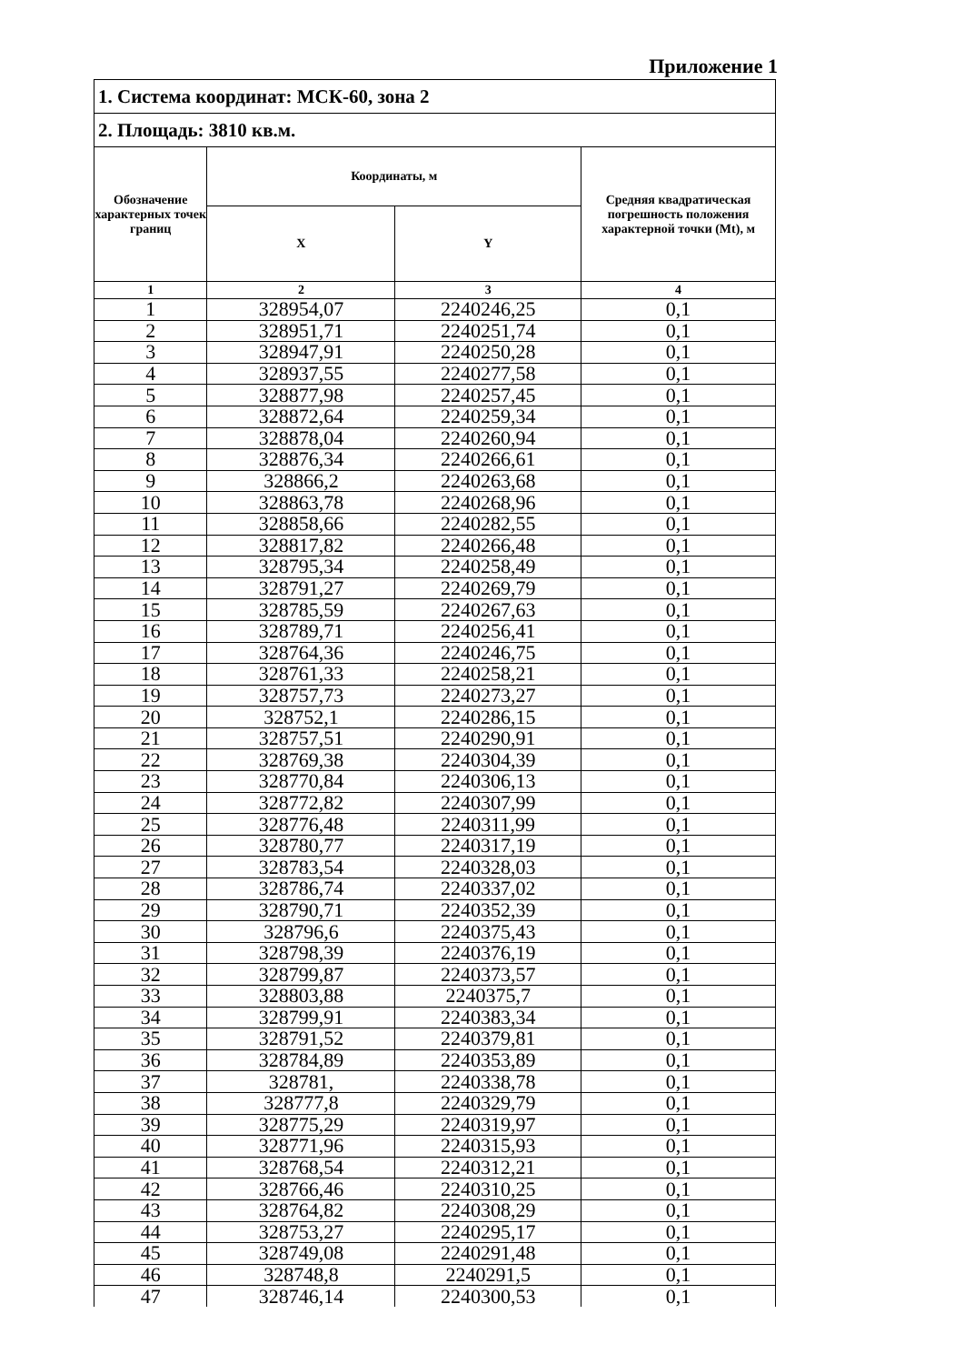Приложение 1
| 1. Система координат: МСК-60, зона 2 | | | |
| 2. Площадь: 3810 кв.м. | | | |
| Обозначение характерных точек границ | Координаты, м | | Средняя квадратическая погрешность положения характерной точки (Mt), м |
| | X | Y | |
| 1 | 2 | 3 | 4 |
| 1 | 328954,07 | 2240246,25 | 0,1 |
| 2 | 328951,71 | 2240251,74 | 0,1 |
| 3 | 328947,91 | 2240250,28 | 0,1 |
| 4 | 328937,55 | 2240277,58 | 0,1 |
| 5 | 328877,98 | 2240257,45 | 0,1 |
| 6 | 328872,64 | 2240259,34 | 0,1 |
| 7 | 328878,04 | 2240260,94 | 0,1 |
| 8 | 328876,34 | 2240266,61 | 0,1 |
| 9 | 328866,2 | 2240263,68 | 0,1 |
| 10 | 328863,78 | 2240268,96 | 0,1 |
| 11 | 328858,66 | 2240282,55 | 0,1 |
| 12 | 328817,82 | 2240266,48 | 0,1 |
| 13 | 328795,34 | 2240258,49 | 0,1 |
| 14 | 328791,27 | 2240269,79 | 0,1 |
| 15 | 328785,59 | 2240267,63 | 0,1 |
| 16 | 328789,71 | 2240256,41 | 0,1 |
| 17 | 328764,36 | 2240246,75 | 0,1 |
| 18 | 328761,33 | 2240258,21 | 0,1 |
| 19 | 328757,73 | 2240273,27 | 0,1 |
| 20 | 328752,1 | 2240286,15 | 0,1 |
| 21 | 328757,51 | 2240290,91 | 0,1 |
| 22 | 328769,38 | 2240304,39 | 0,1 |
| 23 | 328770,84 | 2240306,13 | 0,1 |
| 24 | 328772,82 | 2240307,99 | 0,1 |
| 25 | 328776,48 | 2240311,99 | 0,1 |
| 26 | 328780,77 | 2240317,19 | 0,1 |
| 27 | 328783,54 | 2240328,03 | 0,1 |
| 28 | 328786,74 | 2240337,02 | 0,1 |
| 29 | 328790,71 | 2240352,39 | 0,1 |
| 30 | 328796,6 | 2240375,43 | 0,1 |
| 31 | 328798,39 | 2240376,19 | 0,1 |
| 32 | 328799,87 | 2240373,57 | 0,1 |
| 33 | 328803,88 | 2240375,7 | 0,1 |
| 34 | 328799,91 | 2240383,34 | 0,1 |
| 35 | 328791,52 | 2240379,81 | 0,1 |
| 36 | 328784,89 | 2240353,89 | 0,1 |
| 37 | 328781, | 2240338,78 | 0,1 |
| 38 | 328777,8 | 2240329,79 | 0,1 |
| 39 | 328775,29 | 2240319,97 | 0,1 |
| 40 | 328771,96 | 2240315,93 | 0,1 |
| 41 | 328768,54 | 2240312,21 | 0,1 |
| 42 | 328766,46 | 2240310,25 | 0,1 |
| 43 | 328764,82 | 2240308,29 | 0,1 |
| 44 | 328753,27 | 2240295,17 | 0,1 |
| 45 | 328749,08 | 2240291,48 | 0,1 |
| 46 | 328748,8 | 2240291,5 | 0,1 |
| 47 | 328746,14 | 2240300,53 | 0,1 |